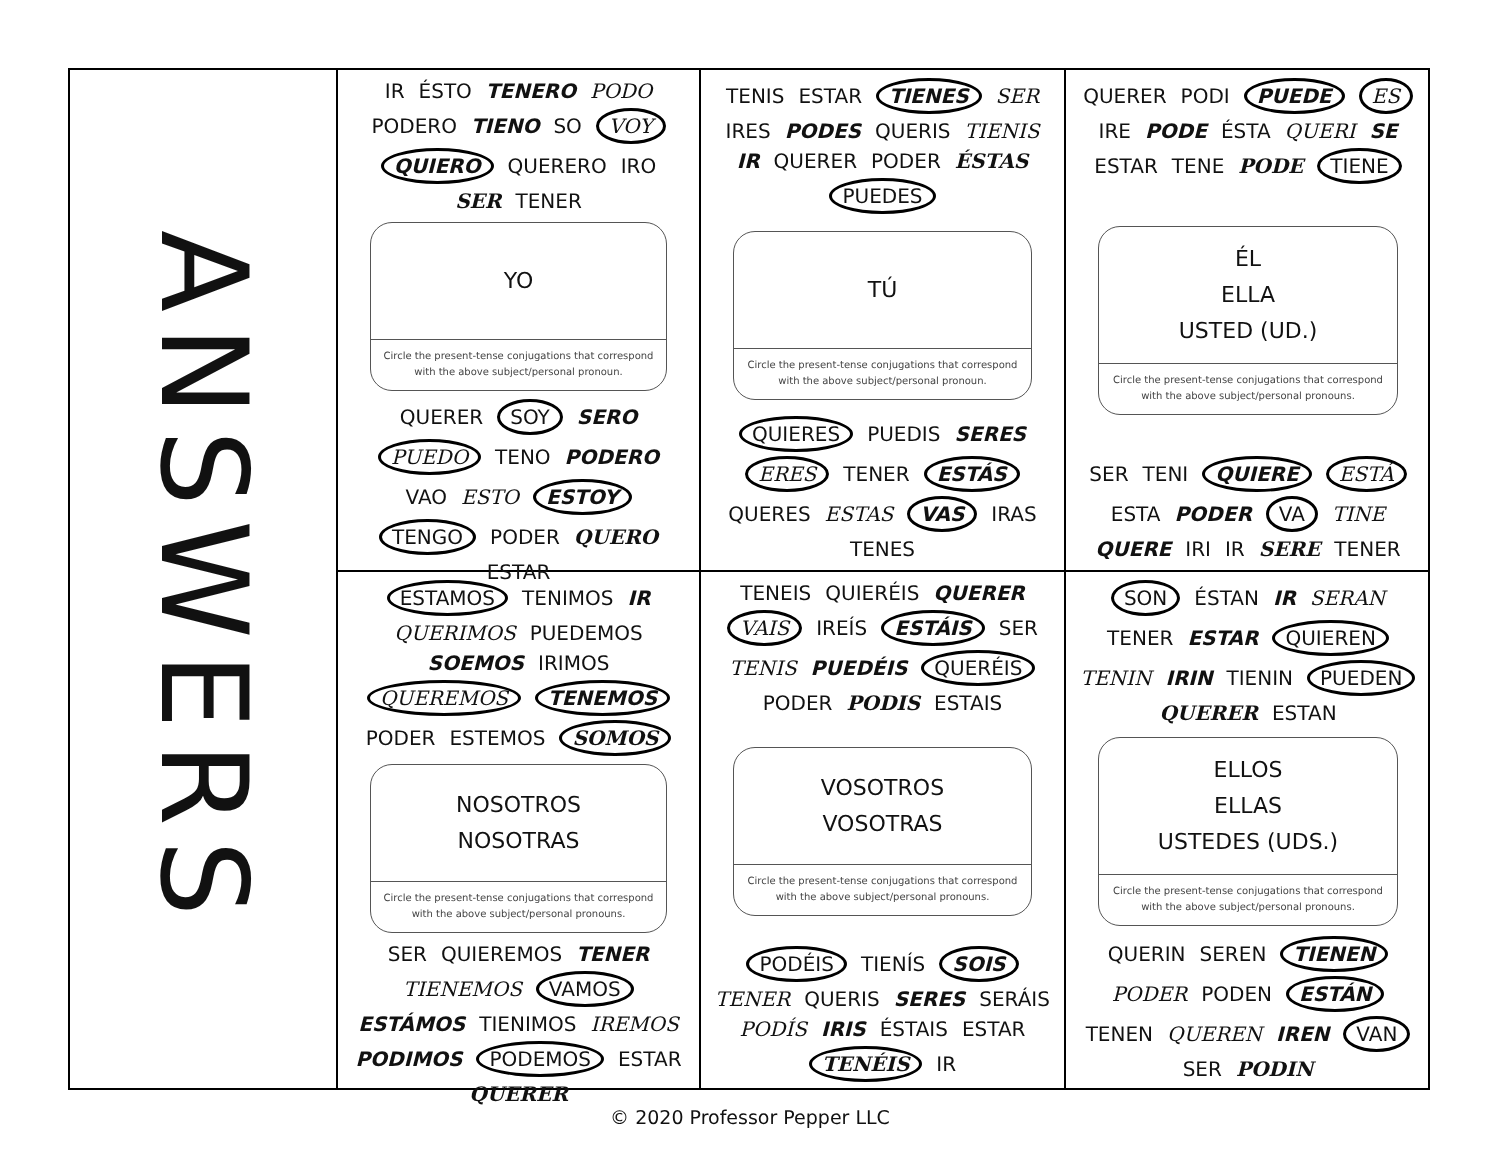ANSWERS
IR ÉSTO TENERO PODO PODERO TIENO SO VOY QUIERO QUERERO IRO SER TENER
YO
Circle the present-tense conjugations that correspond with the above subject/personal pronoun.
QUERER SOY SERO PUEDO TENO PODERO VAO ESTO ESTOY TENGO PODER QUERO ESTAR
TENIS ESTAR TIENES SER IRES PODES QUERIS TIENIS IR QUERER PODER ÉSTAS PUEDES
TÚ
Circle the present-tense conjugations that correspond with the above subject/personal pronoun.
QUIERES PUEDIS SERES ERES TENER ESTÁS QUERES ESTAS VAS IRAS TENES
QUERER PODI PUEDE ES IRE PODE ÉSTA QUERI SE ESTAR TENE PODE TIENE
ÉL
ELLA
USTED (UD.)
Circle the present-tense conjugations that correspond with the above subject/personal pronouns.
SER TENI QUIERE ESTÁ ESTA PODER VA TINE QUERE IRI IR SERE TENER
ESTAMOS TENIMOS IR QUERIMOS PUEDEMOS SOEMOS IRIMOS QUEREMOS TENEMOS PODER ESTEMOS SOMOS
NOSOTROS
NOSOTRAS
Circle the present-tense conjugations that correspond with the above subject/personal pronouns.
SER QUIEREMOS TENER TIENEMOS VAMOS ESTÁMOS TIENIMOS IREMOS PODIMOS PODEMOS ESTAR QUERER
TENEIS QUIERÉIS QUERER VAIS IREÍS ESTÁIS SER TENIS PUEDÉIS QUERÉIS PODER PODIS ESTAIS
VOSOTROS
VOSOTRAS
Circle the present-tense conjugations that correspond with the above subject/personal pronouns.
PODÉIS TIENÍS SOIS TENER QUERIS SERES SERÁIS PODÍS IRIS ÉSTAIS ESTAR TENÉIS IR
SON ÉSTAN IR SERAN TENER ESTAR QUIEREN TENIN IRIN TIENIN PUEDEN QUERER ESTAN
ELLOS
ELLAS
USTEDES (UDS.)
Circle the present-tense conjugations that correspond with the above subject/personal pronouns.
QUERIN SEREN TIENEN PODER PODEN ESTÁN TENEN QUEREN IREN VAN SER PODIN
© 2020 Professor Pepper LLC